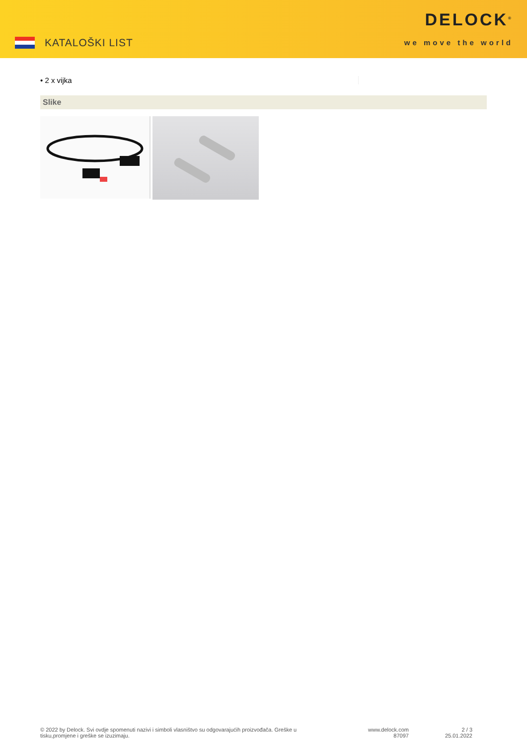KATALOŠKI LIST
DELOCK<sup>®</sup>
we move the world
• 2 x vijka
Slike
© 2022 by Delock. Svi ovdje spomenuti nazivi i simboli vlasništvo su odgovarajućih proizvođača. Greške u tisku,promjene i greške se izuzimaju.
www.delock.com
87097
2 / 3
25.01.2022